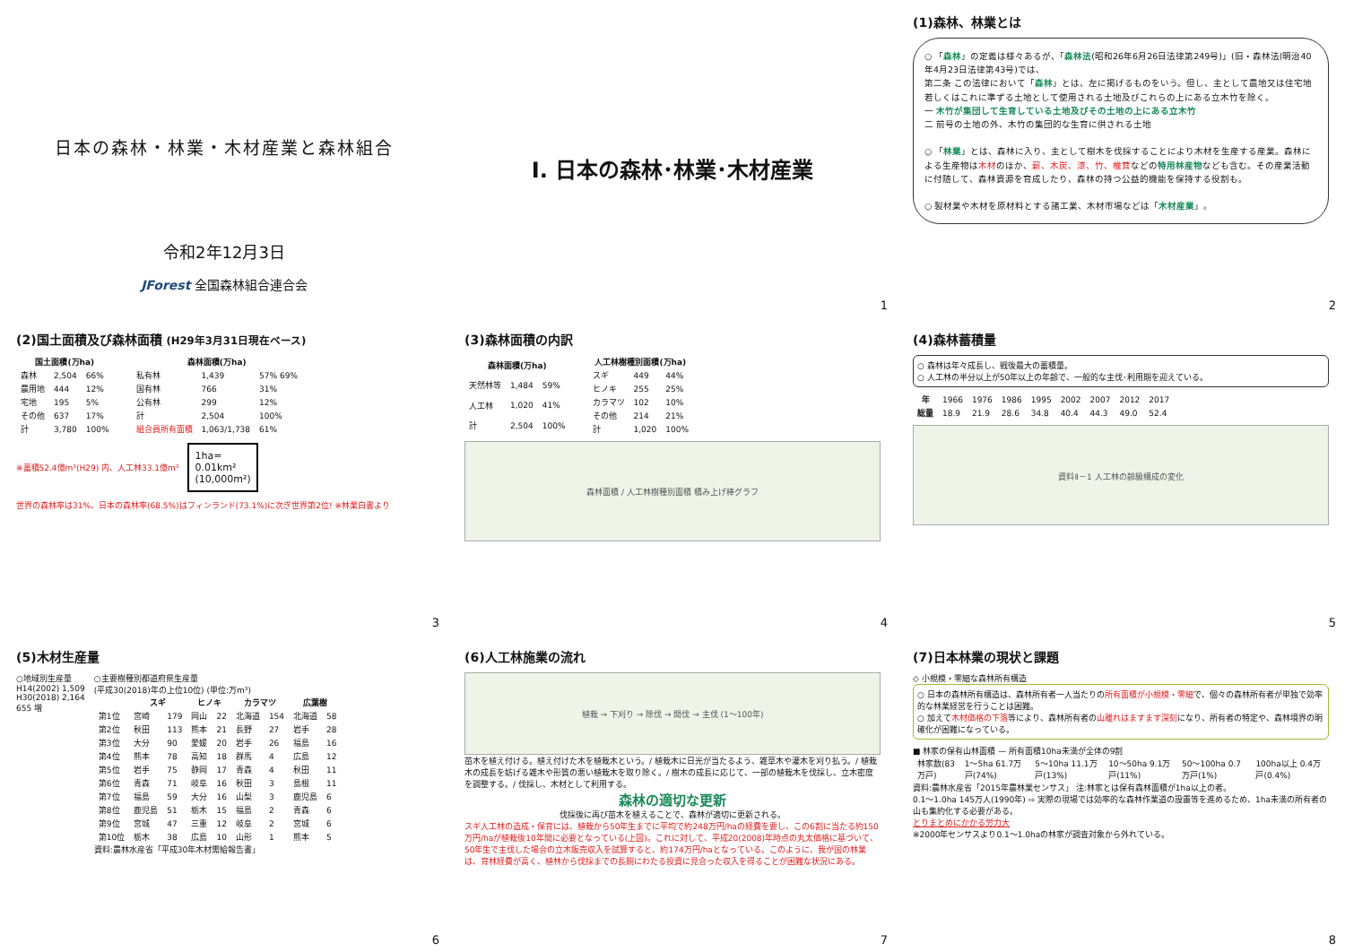日本の森林・林業・木材産業と森林組合
令和2年12月3日
JForest 全国森林組合連合会
Ⅰ. 日本の森林･林業･木材産業
1
(1)森林、林業とは
○ 「森林」の定義は様々あるが、「森林法(昭和26年6月26日法律第249号)」(旧・森林法(明治40年4月23日法律第43号)では、
第二条 この法律において「森林」とは、左に掲げるものをいう。但し、主として農地又は住宅地若しくはこれに準ずる土地として使用される土地及びこれらの上にある立木竹を除く。
一 木竹が集団して生育している土地及びその土地の上にある立木竹
二 前号の土地の外、木竹の集団的な生育に供される土地
○ 「林業」とは、森林に入り、主として樹木を伐採することにより木材を生産する産業。森林による生産物は木材のほか、薪、木炭、漆、竹、椎茸などの特用林産物なども含む。その産業活動に付随して、森林資源を育成したり、森林の持つ公益的機能を保持する役割も。
○ 製材業や木材を原材料とする諸工業、木材市場などは「木材産業」。
2
(2)国土面積及び森林面積 (H29年3月31日現在ベース)
| 国土面積(万ha) | | |
| --- | --- | --- |
| 森林 | 2,504 | 66% |
| 農用地 | 444 | 12% |
| 宅地 | 195 | 5% |
| その他 | 637 | 17% |
| 計 | 3,780 | 100% |
| 森林面積(万ha) | | |
| --- | --- | --- |
| 私有林 | 1,439 | 57% 69% |
| 国有林 | 766 | 31% |
| 公有林 | 299 | 12% |
| 計 | 2,504 | 100% |
| 組合員所有面積 | 1,063/1,738 | 61% |
※蓄積52.4億m³(H29) 内、人工林33.1億m³
1ha=
0.01km²
(10,000m²)
世界の森林率は31%、日本の森林率(68.5%)はフィンランド(73.1%)に次ぎ世界第2位! ※林業白書より
3
(3)森林面積の内訳
| 森林面積(万ha) | | |
| --- | --- | --- |
| 天然林等 | 1,484 | 59% |
| 人工林 | 1,020 | 41% |
| 計 | 2,504 | 100% |
| 人工林樹種別面積(万ha) | | |
| --- | --- | --- |
| スギ | 449 | 44% |
| ヒノキ | 255 | 25% |
| カラマツ | 102 | 10% |
| その他 | 214 | 21% |
| 計 | 1,020 | 100% |
森林面積 / 人工林樹種別面積 積み上げ棒グラフ
4
(4)森林蓄積量
○ 森林は年々成長し、戦後最大の蓄積量。
○ 人工林の半分以上が50年以上の年齢で、一般的な主伐･利用期を迎えている。
| 年 | 1966 | 1976 | 1986 | 1995 | 2002 | 2007 | 2012 | 2017 |
| 総量 | 18.9 | 21.9 | 28.6 | 34.8 | 40.4 | 44.3 | 49.0 | 52.4 |
資料Ⅱ－1 人工林の齢級構成の変化
5
(5)木材生産量
○地域別生産量
H14(2002) 1,509
H30(2018) 2,164
655 増
○主要樹種別都道府県生産量
(平成30(2018)年の上位10位) (単位:万m³)
| | スギ | | ヒノキ | | カラマツ | | 広葉樹 | |
| --- | --- | --- | --- | --- | --- | --- | --- | --- |
| 第1位 | 宮崎 | 179 | 岡山 | 22 | 北海道 | 154 | 北海道 | 58 |
| 第2位 | 秋田 | 113 | 熊本 | 21 | 長野 | 27 | 岩手 | 28 |
| 第3位 | 大分 | 90 | 愛媛 | 20 | 岩手 | 26 | 福島 | 16 |
| 第4位 | 熊本 | 78 | 高知 | 18 | 群馬 | 4 | 広島 | 12 |
| 第5位 | 岩手 | 75 | 静岡 | 17 | 青森 | 4 | 秋田 | 11 |
| 第6位 | 青森 | 71 | 岐阜 | 16 | 秋田 | 3 | 島根 | 11 |
| 第7位 | 福島 | 59 | 大分 | 16 | 山梨 | 3 | 鹿児島 | 6 |
| 第8位 | 鹿児島 | 51 | 栃木 | 15 | 福島 | 2 | 青森 | 6 |
| 第9位 | 宮城 | 47 | 三重 | 12 | 岐阜 | 2 | 宮城 | 6 |
| 第10位 | 栃木 | 38 | 広島 | 10 | 山形 | 1 | 熊本 | 5 |
資料:農林水産省「平成30年木材需給報告書」
6
(6)人工林施業の流れ
植栽 → 下刈り → 除伐 → 間伐 → 主伐 (1〜100年)
苗木を植え付ける。植え付けた木を植栽木という。/ 植栽木に日光が当たるよう、雑草木や灌木を刈り払う。/ 植栽木の成長を妨げる雑木や形質の悪い植栽木を取り除く。/ 樹木の成長に応じて、一部の植栽木を伐採し、立木密度を調整する。/ 伐採し、木材として利用する。
森林の適切な更新
伐採後に再び苗木を植えることで、森林が適切に更新される。
スギ人工林の造成・保育には、植栽から50年生までに平均で約248万円/haの経費を要し、この6割に当たる約150万円/haが植栽後10年間に必要となっている(上図)。これに対して、平成20(2008)年時点の丸太価格に基づいて、50年生で主伐した場合の立木販売収入を試算すると、約174万円/haとなっている。このように、我が国の林業は、育林経費が高く、植林から伐採までの長期にわたる投資に見合った収入を得ることが困難な状況にある。
7
(7)日本林業の現状と課題
◇ 小規模・零細な森林所有構造
○ 日本の森林所有構造は、森林所有者一人当たりの所有面積が小規模・零細で、個々の森林所有者が単独で効率的な林業経営を行うことは困難。
○ 加えて木材価格の下落等により、森林所有者の山離れはますます深刻になり、所有者の特定や、森林境界の明確化が困難になっている。
■ 林家の保有山林面積 — 所有面積10ha未満が全体の9割
| 林家数(83万戸) | 1〜5ha 61.7万戸(74%) | 5〜10ha 11.1万戸(13%) | 10〜50ha 9.1万戸(11%) | 50〜100ha 0.7万戸(1%) | 100ha以上 0.4万戸(0.4%) |
資料:農林水産省「2015年農林業センサス」 注:林家とは保有森林面積が1ha以上の者。
0.1〜1.0ha 145万人(1990年) ⇨ 実際の現場では効率的な森林作業道の設置等を進めるため、1ha未満の所有者の山も集約化する必要がある。
とりまとめにかかる労力大
※2000年センサスより0.1〜1.0haの林家が調査対象から外れている。
8